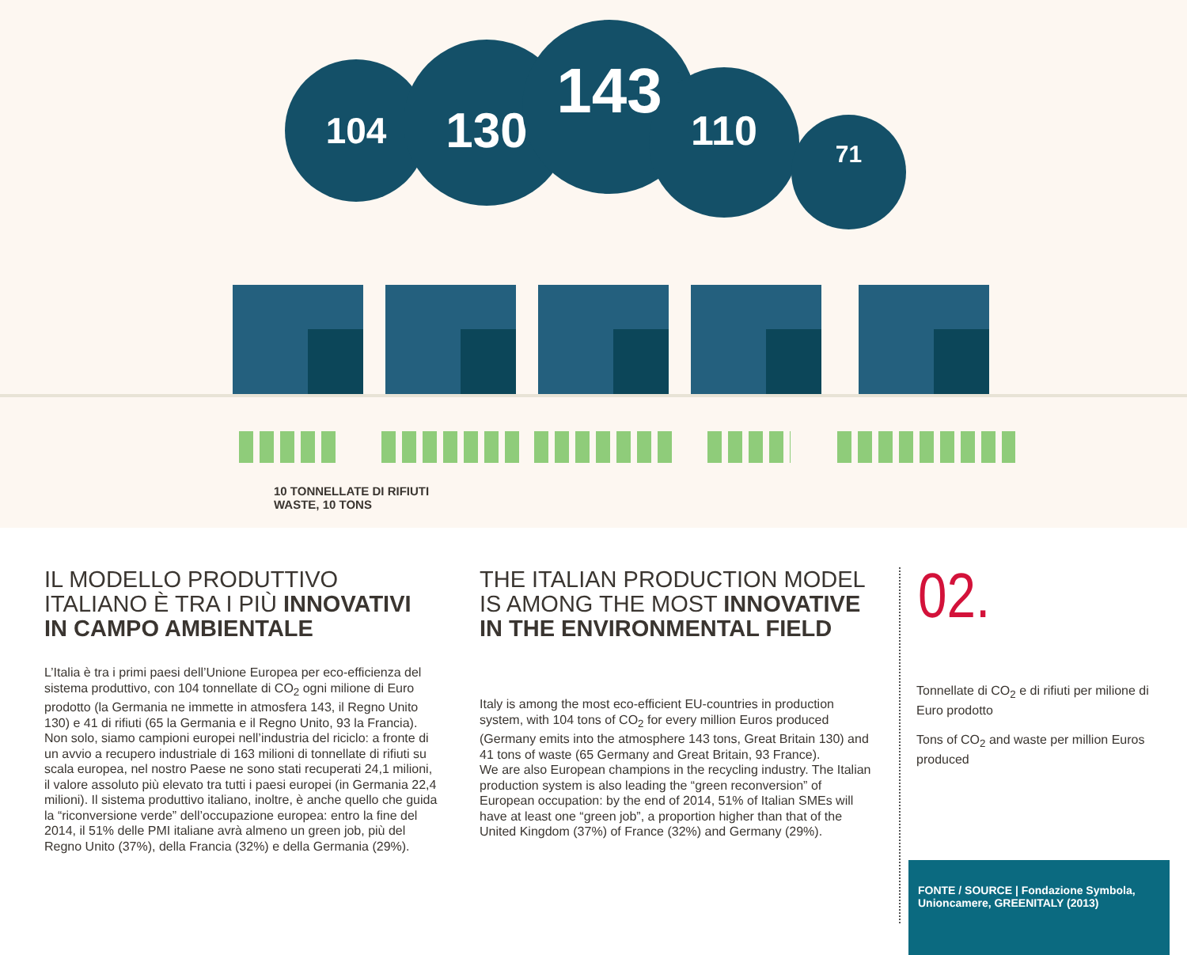104 130 143 110
71
10 TONNELLATE DI RIFIUTI
WASTE, 10 TONS
IL MODELLO PRODUTTIVO
ITALIANO È TRA I PIÙ INNOVATIVI
IN CAMPO AMBIENTALE
L’Italia è tra i primi paesi dell’Unione Europea per eco-efficienza del sistema produttivo, con 104 tonnellate di CO<sub>2</sub> ogni milione di Euro prodotto (la Germania ne immette in atmosfera 143, il Regno Unito 130) e 41 di rifiuti (65 la Germania e il Regno Unito, 93 la Francia). Non solo, siamo campioni europei nell’industria del riciclo: a fronte di un avvio a recupero industriale di 163 milioni di tonnellate di rifiuti su scala europea, nel nostro Paese ne sono stati recuperati 24,1 milioni, il valore assoluto più elevato tra tutti i paesi europei (in Germania 22,4 milioni). Il sistema produttivo italiano, inoltre, è anche quello che guida la “riconversione verde” dell’occupazione europea: entro la fine del 2014, il 51% delle PMI italiane avrà almeno un green job, più del Regno Unito (37%), della Francia (32%) e della Germania (29%).
THE ITALIAN PRODUCTION MODEL
IS AMONG THE MOST INNOVATIVE
IN THE ENVIRONMENTAL FIELD
Italy is among the most eco-efficient EU-countries in production system, with 104 tons of CO<sub>2</sub> for every million Euros produced (Germany emits into the atmosphere 143 tons, Great Britain 130) and 41 tons of waste (65 Germany and Great Britain, 93 France).
We are also European champions in the recycling industry. The Italian production system is also leading the “green reconversion” of European occupation: by the end of 2014, 51% of Italian SMEs will have at least one “green job”, a proportion higher than that of the United Kingdom (37%) of France (32%) and Germany (29%).
02.
Tonnellate di CO<sub>2</sub> e di rifiuti per milione di Euro prodotto
Tons of CO<sub>2</sub> and waste per million Euros produced
FONTE / SOURCE | Fondazione Symbola, Unioncamere, GREENITALY (2013)